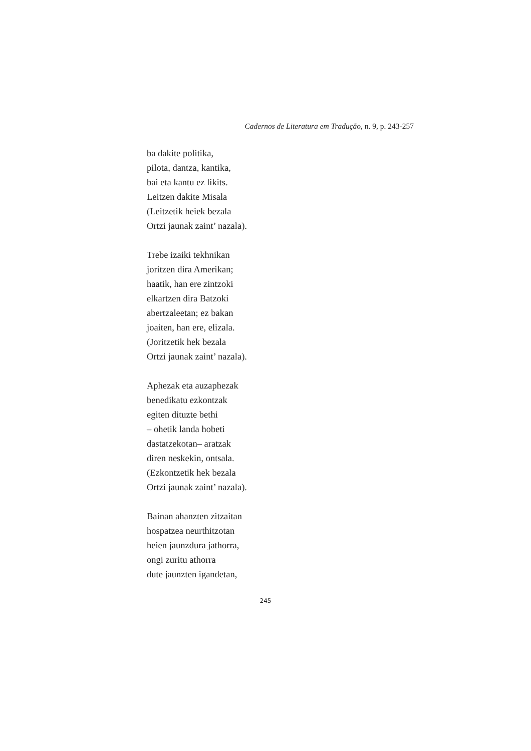Cadernos de Literatura em Tradução, n. 9, p. 243-257
ba dakite politika,
pilota, dantza, kantika,
bai eta kantu ez likits.
Leitzen dakite Misala
(Leitzetik heiek bezala
Ortzi jaunak zaint’ nazala).
Trebe izaiki tekhnikan
joritzen dira Amerikan;
haatik, han ere zintzoki
elkartzen dira Batzoki
abertzaleetan; ez bakan
joaiten, han ere, elizala.
(Joritzetik hek bezala
Ortzi jaunak zaint’ nazala).
Aphezak eta auzaphezak
benedikatu ezkontzak
egiten dituzte bethi
– ohetik landa hobeti
dastatzekotan– aratzak
diren neskekin, ontsala.
(Ezkontzetik hek bezala
Ortzi jaunak zaint’ nazala).
Bainan ahanzten zitzaitan
hospatzea neurthitzotan
heien jaunzdura jathorra,
ongi zuritu athorra
dute jaunzten igandetan,
245